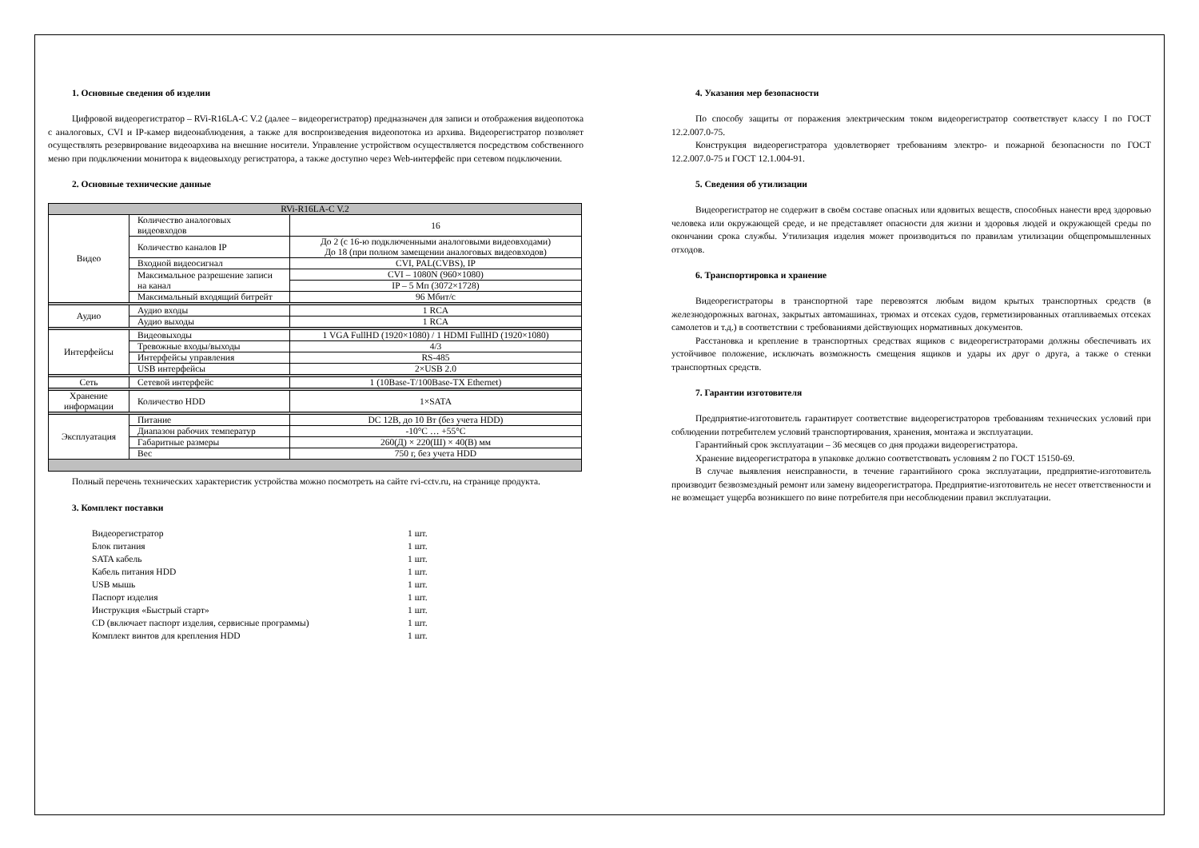1. Основные сведения об изделии
Цифровой видеорегистратор – RVi-R16LA-C V.2 (далее – видеорегистратор) предназначен для записи и отображения видеопотока с аналоговых, CVI и IP-камер видеонаблюдения, а также для воспроизведения видеопотока из архива. Видеорегистратор позволяет осуществлять резервирование видеоархива на внешние носители. Управление устройством осуществляется посредством собственного меню при подключении монитора к видеовыходу регистратора, а также доступно через Web-интерфейс при сетевом подключении.
2. Основные технические данные
| RVi-R16LA-C V.2 | | |
| Видео | Количество аналоговых видеовходов | 16 |
| | Количество каналов IP | До 2 (с 16-ю подключенными аналоговыми видеовходами) До 18 (при полном замещении аналоговых видеовходов) |
| | Входной видеосигнал | CVI, PAL(CVBS), IP |
| | Максимальное разрешение записи на канал | CVI – 1080N (960×1080) |
| | | IP – 5 Мп (3072×1728) |
| | Максимальный входящий битрейт | 96 Мбит/с |
| Аудио | Аудио входы | 1 RCA |
| | Аудио выходы | 1 RCA |
| Интерфейсы | Видеовыходы | 1 VGA FullHD (1920×1080) / 1 HDMI FullHD (1920×1080) |
| | Тревожные входы/выходы | 4/3 |
| | Интерфейсы управления | RS-485 |
| | USB интерфейсы | 2×USB 2.0 |
| Сеть | Сетевой интерфейс | 1 (10Base-T/100Base-TX Ethernet) |
| Хранение информации | Количество HDD | 1×SATA |
| Эксплуатация | Питание | DC 12В, до 10 Вт (без учета HDD) |
| | Диапазон рабочих температур | -10°C … +55°C |
| | Габаритные размеры | 260(Д) × 220(Ш) × 40(В) мм |
| | Вес | 750 г, без учета HDD |
Полный перечень технических характеристик устройства можно посмотреть на сайте rvi-cctv.ru, на странице продукта.
3. Комплект поставки
Видеорегистратор 1 шт.
Блок питания 1 шт.
SATA кабель 1 шт.
Кабель питания HDD 1 шт.
USB мышь 1 шт.
Паспорт изделия 1 шт.
Инструкция «Быстрый старт» 1 шт.
CD (включает паспорт изделия, сервисные программы) 1 шт.
Комплект винтов для крепления HDD 1 шт.
4. Указания мер безопасности
По способу защиты от поражения электрическим током видеорегистратор соответствует классу I по ГОСТ 12.2.007.0-75.
Конструкция видеорегистратора удовлетворяет требованиям электро- и пожарной безопасности по ГОСТ 12.2.007.0-75 и ГОСТ 12.1.004-91.
5. Сведения об утилизации
Видеорегистратор не содержит в своём составе опасных или ядовитых веществ, способных нанести вред здоровью человека или окружающей среде, и не представляет опасности для жизни и здоровья людей и окружающей среды по окончании срока службы. Утилизация изделия может производиться по правилам утилизации общепромышленных отходов.
6. Транспортировка и хранение
Видеорегистраторы в транспортной таре перевозятся любым видом крытых транспортных средств (в железнодорожных вагонах, закрытых автомашинах, трюмах и отсеках судов, герметизированных отапливаемых отсеках самолетов и т.д.) в соответствии с требованиями действующих нормативных документов.
Расстановка и крепление в транспортных средствах ящиков с видеорегистраторами должны обеспечивать их устойчивое положение, исключать возможность смещения ящиков и удары их друг о друга, а также о стенки транспортных средств.
7. Гарантии изготовителя
Предприятие-изготовитель гарантирует соответствие видеорегистраторов требованиям технических условий при соблюдении потребителем условий транспортирования, хранения, монтажа и эксплуатации.
Гарантийный срок эксплуатации – 36 месяцев со дня продажи видеорегистратора.
Хранение видеорегистратора в упаковке должно соответствовать условиям 2 по ГОСТ 15150-69.
В случае выявления неисправности, в течение гарантийного срока эксплуатации, предприятие-изготовитель производит безвозмездный ремонт или замену видеорегистратора. Предприятие-изготовитель не несет ответственности и не возмещает ущерба возникшего по вине потребителя при несоблюдении правил эксплуатации.